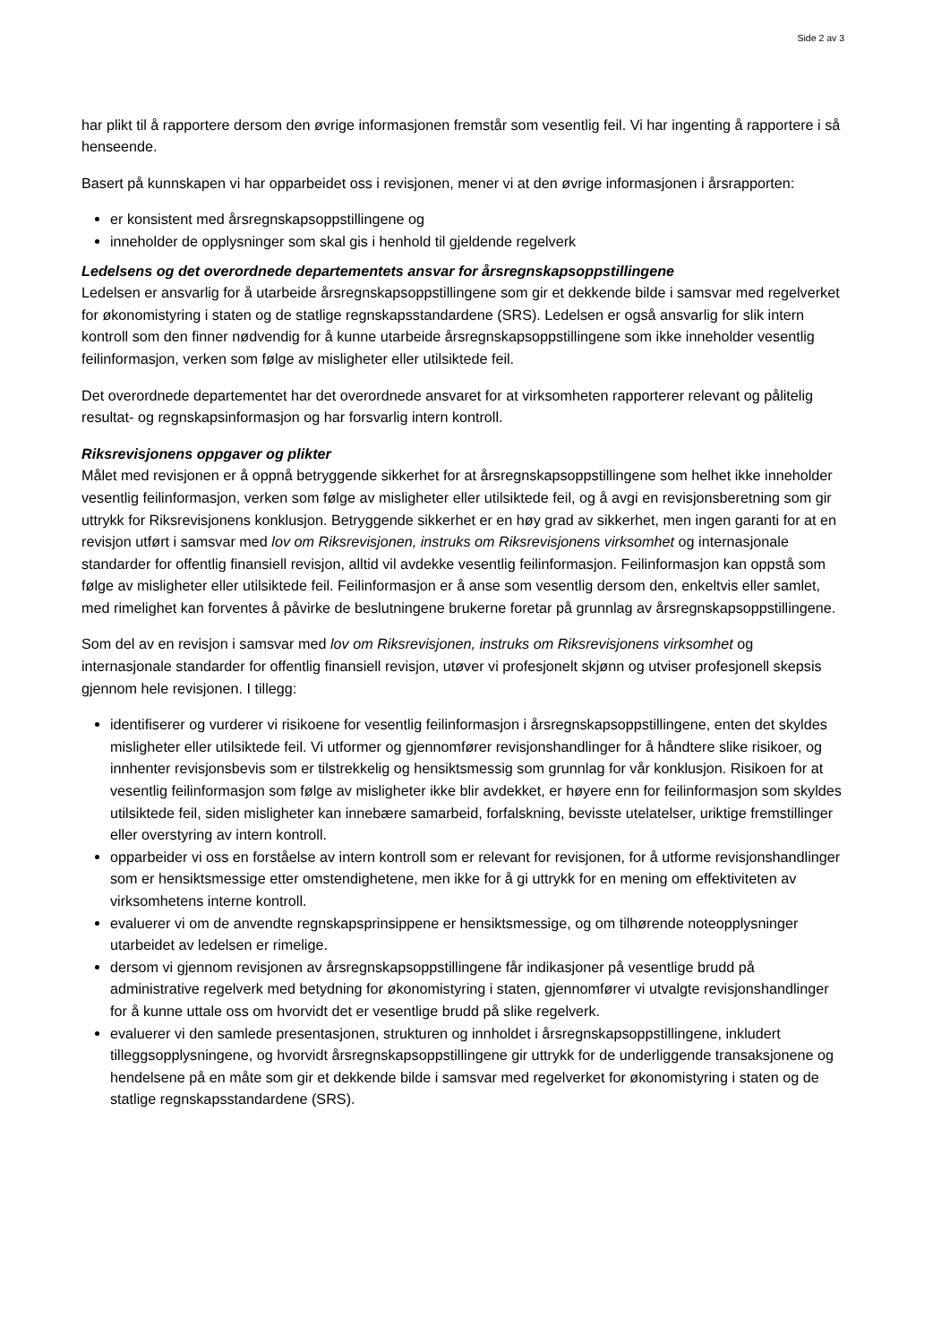Side 2 av 3
har plikt til å rapportere dersom den øvrige informasjonen fremstår som vesentlig feil. Vi har ingenting å rapportere i så henseende.
Basert på kunnskapen vi har opparbeidet oss i revisjonen, mener vi at den øvrige informasjonen i årsrapporten:
er konsistent med årsregnskapsoppstillingene og
inneholder de opplysninger som skal gis i henhold til gjeldende regelverk
Ledelsens og det overordnede departementets ansvar for årsregnskapsoppstillingene
Ledelsen er ansvarlig for å utarbeide årsregnskapsoppstillingene som gir et dekkende bilde i samsvar med regelverket for økonomistyring i staten og de statlige regnskapsstandardene (SRS). Ledelsen er også ansvarlig for slik intern kontroll som den finner nødvendig for å kunne utarbeide årsregnskapsoppstillingene som ikke inneholder vesentlig feilinformasjon, verken som følge av misligheter eller utilsiktede feil.
Det overordnede departementet har det overordnede ansvaret for at virksomheten rapporterer relevant og pålitelig resultat- og regnskapsinformasjon og har forsvarlig intern kontroll.
Riksrevisjonens oppgaver og plikter
Målet med revisjonen er å oppnå betryggende sikkerhet for at årsregnskapsoppstillingene som helhet ikke inneholder vesentlig feilinformasjon, verken som følge av misligheter eller utilsiktede feil, og å avgi en revisjonsberetning som gir uttrykk for Riksrevisjonens konklusjon. Betryggende sikkerhet er en høy grad av sikkerhet, men ingen garanti for at en revisjon utført i samsvar med lov om Riksrevisjonen, instruks om Riksrevisjonens virksomhet og internasjonale standarder for offentlig finansiell revisjon, alltid vil avdekke vesentlig feilinformasjon. Feilinformasjon kan oppstå som følge av misligheter eller utilsiktede feil. Feilinformasjon er å anse som vesentlig dersom den, enkeltvis eller samlet, med rimelighet kan forventes å påvirke de beslutningene brukerne foretar på grunnlag av årsregnskapsoppstillingene.
Som del av en revisjon i samsvar med lov om Riksrevisjonen, instruks om Riksrevisjonens virksomhet og internasjonale standarder for offentlig finansiell revisjon, utøver vi profesjonelt skjønn og utviser profesjonell skepsis gjennom hele revisjonen. I tillegg:
identifiserer og vurderer vi risikoene for vesentlig feilinformasjon i årsregnskapsoppstillingene, enten det skyldes misligheter eller utilsiktede feil. Vi utformer og gjennomfører revisjonshandlinger for å håndtere slike risikoer, og innhenter revisjonsbevis som er tilstrekkelig og hensiktsmessig som grunnlag for vår konklusjon. Risikoen for at vesentlig feilinformasjon som følge av misligheter ikke blir avdekket, er høyere enn for feilinformasjon som skyldes utilsiktede feil, siden misligheter kan innebære samarbeid, forfalskning, bevisste utelatelser, uriktige fremstillinger eller overstyring av intern kontroll.
opparbeider vi oss en forståelse av intern kontroll som er relevant for revisjonen, for å utforme revisjonshandlinger som er hensiktsmessige etter omstendighetene, men ikke for å gi uttrykk for en mening om effektiviteten av virksomhetens interne kontroll.
evaluerer vi om de anvendte regnskapsprinsippene er hensiktsmessige, og om tilhørende noteopplysninger utarbeidet av ledelsen er rimelige.
dersom vi gjennom revisjonen av årsregnskapsoppstillingene får indikasjoner på vesentlige brudd på administrative regelverk med betydning for økonomistyring i staten, gjennomfører vi utvalgte revisjonshandlinger for å kunne uttale oss om hvorvidt det er vesentlige brudd på slike regelverk.
evaluerer vi den samlede presentasjonen, strukturen og innholdet i årsregnskapsoppstillingene, inkludert tilleggsopplysningene, og hvorvidt årsregnskapsoppstillingene gir uttrykk for de underliggende transaksjonene og hendelsene på en måte som gir et dekkende bilde i samsvar med regelverket for økonomistyring i staten og de statlige regnskapsstandardene (SRS).